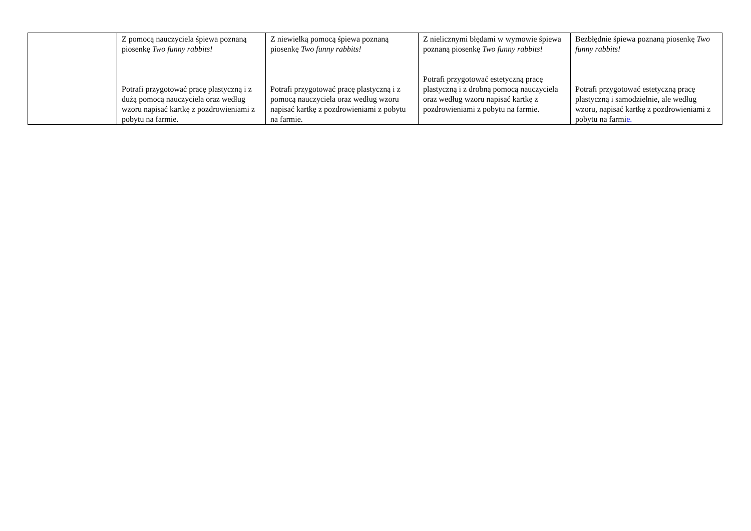| | Z pomocą nauczyciela śpiewa poznaną piosenkę Two funny rabbits! Potrafi przygotować pracę plastyczną i z dużą pomocą nauczyciela oraz według wzoru napisać kartkę z pozdrowieniami z pobytu na farmie. | Z niewielką pomocą śpiewa poznaną piosenkę Two funny rabbits! Potrafi przygotować pracę plastyczną i z pomocą nauczyciela oraz według wzoru napisać kartkę z pozdrowieniami z pobytu na farmie. | Z nielicznymi błędami w wymowie śpiewa poznaną piosenkę Two funny rabbits! Potrafi przygotować estetyczną pracę plastyczną i z drobną pomocą nauczyciela oraz według wzoru napisać kartkę z pozdrowieniami z pobytu na farmie. | Bezbłędnie śpiewa poznaną piosenkę Two funny rabbits! Potrafi przygotować estetyczną pracę plastyczną i samodzielnie, ale według wzoru, napisać kartkę z pozdrowieniami z pobytu na farmi e. |